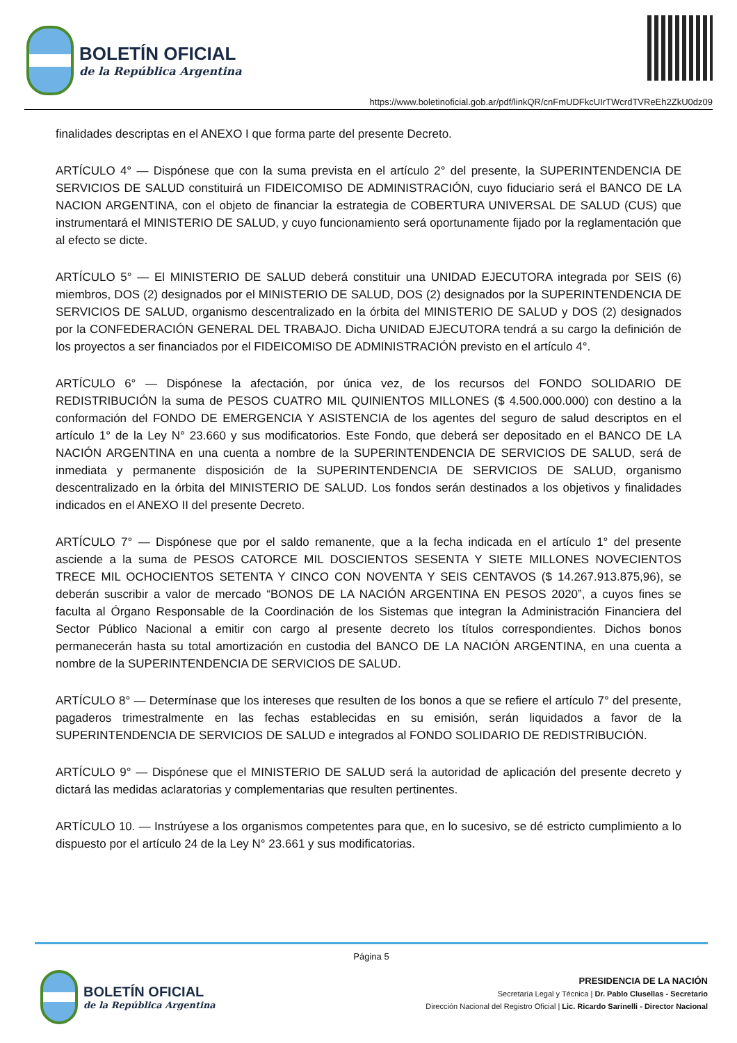BOLETÍN OFICIAL
de la República Argentina
https://www.boletinoficial.gob.ar/pdf/linkQR/cnFmUDFkcUIrTWcrdTVReEh2ZkU0dz09
finalidades descriptas en el ANEXO I que forma parte del presente Decreto.
ARTÍCULO 4° — Dispónese que con la suma prevista en el artículo 2° del presente, la SUPERINTENDENCIA DE SERVICIOS DE SALUD constituirá un FIDEICOMISO DE ADMINISTRACIÓN, cuyo fiduciario será el BANCO DE LA NACION ARGENTINA, con el objeto de financiar la estrategia de COBERTURA UNIVERSAL DE SALUD (CUS) que instrumentará el MINISTERIO DE SALUD, y cuyo funcionamiento será oportunamente fijado por la reglamentación que al efecto se dicte.
ARTÍCULO 5° — El MINISTERIO DE SALUD deberá constituir una UNIDAD EJECUTORA integrada por SEIS (6) miembros, DOS (2) designados por el MINISTERIO DE SALUD, DOS (2) designados por la SUPERINTENDENCIA DE SERVICIOS DE SALUD, organismo descentralizado en la órbita del MINISTERIO DE SALUD y DOS (2) designados por la CONFEDERACIÓN GENERAL DEL TRABAJO. Dicha UNIDAD EJECUTORA tendrá a su cargo la definición de los proyectos a ser financiados por el FIDEICOMISO DE ADMINISTRACIÓN previsto en el artículo 4°.
ARTÍCULO 6° — Dispónese la afectación, por única vez, de los recursos del FONDO SOLIDARIO DE REDISTRIBUCIÓN la suma de PESOS CUATRO MIL QUINIENTOS MILLONES ($ 4.500.000.000) con destino a la conformación del FONDO DE EMERGENCIA Y ASISTENCIA de los agentes del seguro de salud descriptos en el artículo 1° de la Ley N° 23.660 y sus modificatorios. Este Fondo, que deberá ser depositado en el BANCO DE LA NACIÓN ARGENTINA en una cuenta a nombre de la SUPERINTENDENCIA DE SERVICIOS DE SALUD, será de inmediata y permanente disposición de la SUPERINTENDENCIA DE SERVICIOS DE SALUD, organismo descentralizado en la órbita del MINISTERIO DE SALUD. Los fondos serán destinados a los objetivos y finalidades indicados en el ANEXO II del presente Decreto.
ARTÍCULO 7° — Dispónese que por el saldo remanente, que a la fecha indicada en el artículo 1° del presente asciende a la suma de PESOS CATORCE MIL DOSCIENTOS SESENTA Y SIETE MILLONES NOVECIENTOS TRECE MIL OCHOCIENTOS SETENTA Y CINCO CON NOVENTA Y SEIS CENTAVOS ($ 14.267.913.875,96), se deberán suscribir a valor de mercado “BONOS DE LA NACIÓN ARGENTINA EN PESOS 2020”, a cuyos fines se faculta al Órgano Responsable de la Coordinación de los Sistemas que integran la Administración Financiera del Sector Público Nacional a emitir con cargo al presente decreto los títulos correspondientes. Dichos bonos permanecerán hasta su total amortización en custodia del BANCO DE LA NACIÓN ARGENTINA, en una cuenta a nombre de la SUPERINTENDENCIA DE SERVICIOS DE SALUD.
ARTÍCULO 8° — Determínase que los intereses que resulten de los bonos a que se refiere el artículo 7° del presente, pagaderos trimestralmente en las fechas establecidas en su emisión, serán liquidados a favor de la SUPERINTENDENCIA DE SERVICIOS DE SALUD e integrados al FONDO SOLIDARIO DE REDISTRIBUCIÓN.
ARTÍCULO 9° — Dispónese que el MINISTERIO DE SALUD será la autoridad de aplicación del presente decreto y dictará las medidas aclaratorias y complementarias que resulten pertinentes.
ARTÍCULO 10. — Instrúyese a los organismos competentes para que, en lo sucesivo, se dé estricto cumplimiento a lo dispuesto por el artículo 24 de la Ley N° 23.661 y sus modificatorias.
Página 5
BOLETÍN OFICIAL
de la República Argentina
PRESIDENCIA DE LA NACIÓN
Secretaría Legal y Técnica | Dr. Pablo Clusellas - Secretario
Dirección Nacional del Registro Oficial | Lic. Ricardo Sarinelli - Director Nacional